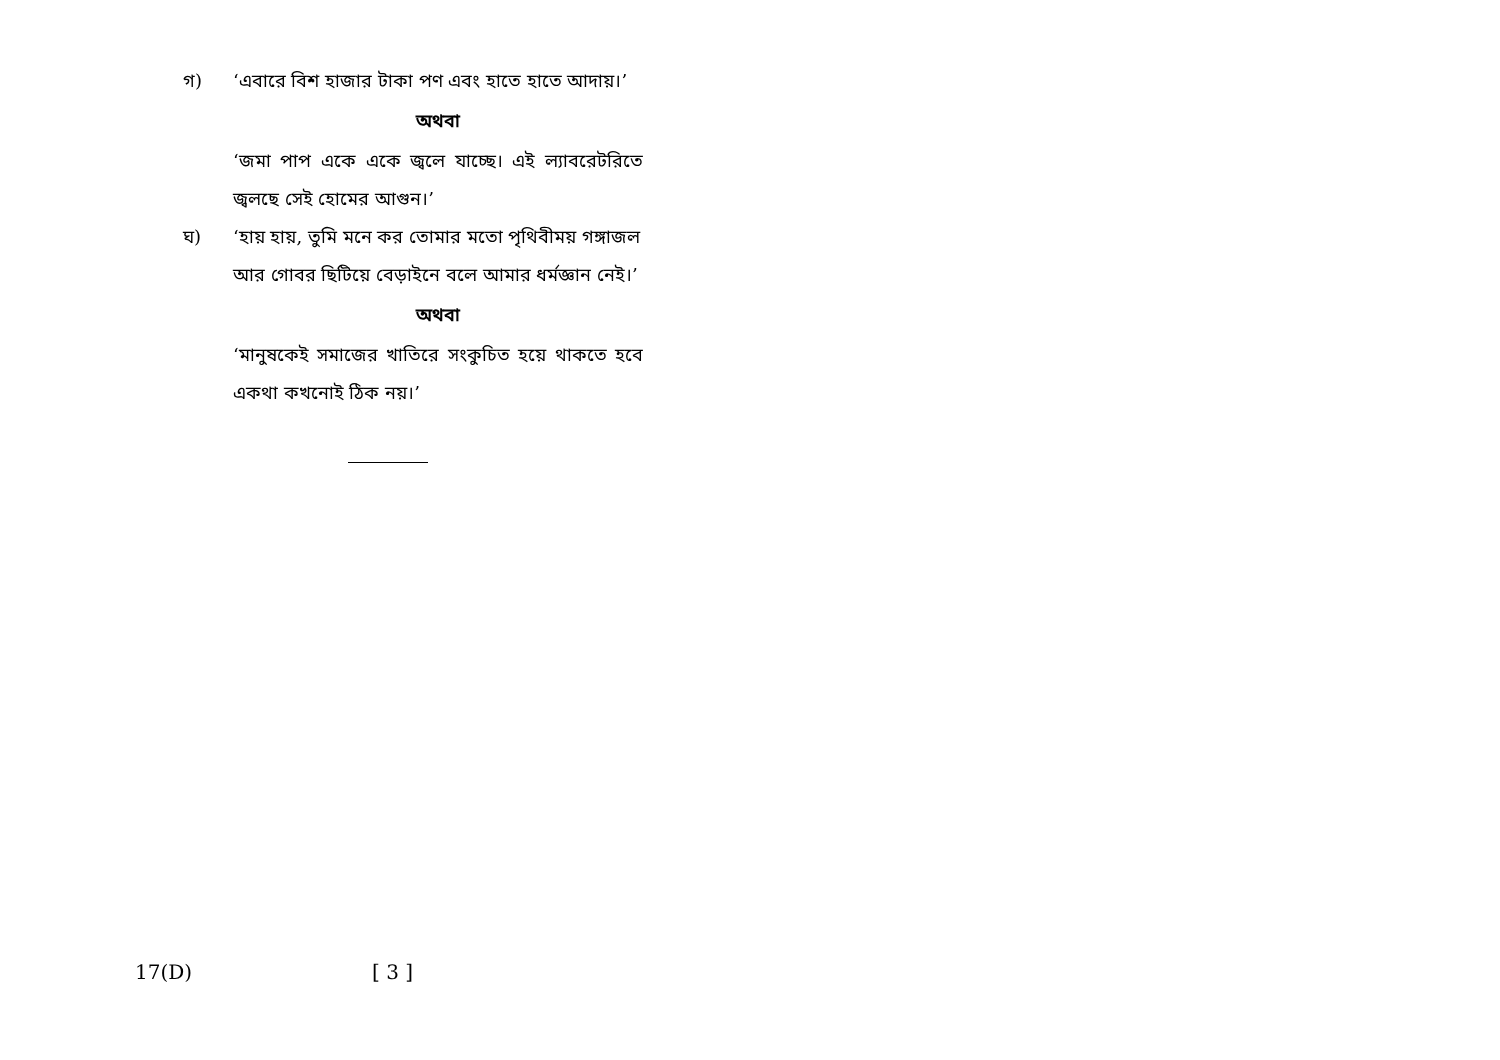গ) ‘এবারে বিশ হাজার টাকা পণ এবং হাতে হাতে আদায়।’
অথবা
‘জমা পাপ একে একে জ্বলে যাচ্ছে। এই ল্যাবরেটরিতে জ্বলছে সেই হোমের আগুন।’
ঘ) ‘হায় হায়, তুমি মনে কর তোমার মতো পৃথিবীময় গঙ্গাজল আর গোবর ছিটিয়ে বেড়াইনে বলে আমার ধর্মজ্ঞান নেই।’
অথবা
‘মানুষকেই সমাজের খাতিরে সংকুচিত হয়ে থাকতে হবে একথা কখনোই ঠিক নয়।’
17(D) [ 3 ]